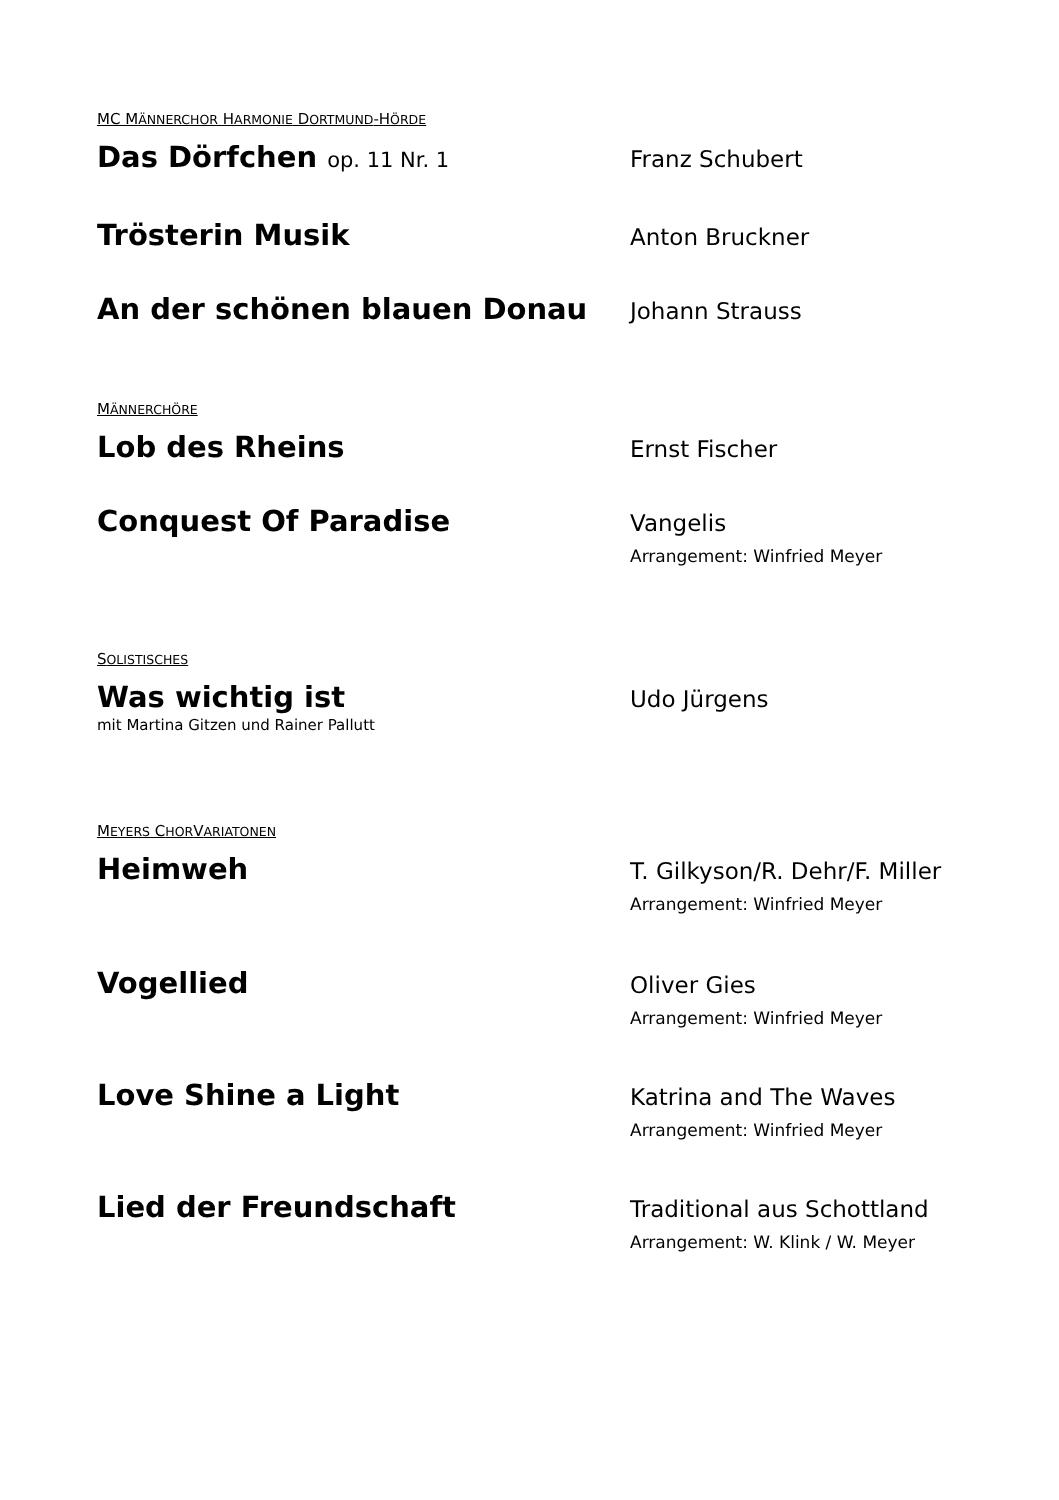MC MÄNNERCHOR HARMONIE DORTMUND-HÖRDE
Das Dörfchen op. 11 Nr. 1
Franz Schubert
Trösterin Musik
Anton Bruckner
An der schönen blauen Donau
Johann Strauss
MÄNNERCHÖRE
Lob des Rheins
Ernst Fischer
Conquest Of Paradise
Vangelis
Arrangement: Winfried Meyer
SOLISTISCHES
Was wichtig ist
mit Martina Gitzen und Rainer Pallutt
Udo Jürgens
MEYERS CHORVARIATONEN
Heimweh
T. Gilkyson/R. Dehr/F. Miller
Arrangement: Winfried Meyer
Vogellied
Oliver Gies
Arrangement: Winfried Meyer
Love Shine a Light
Katrina and The Waves
Arrangement: Winfried Meyer
Lied der Freundschaft
Traditional aus Schottland
Arrangement: W. Klink / W. Meyer